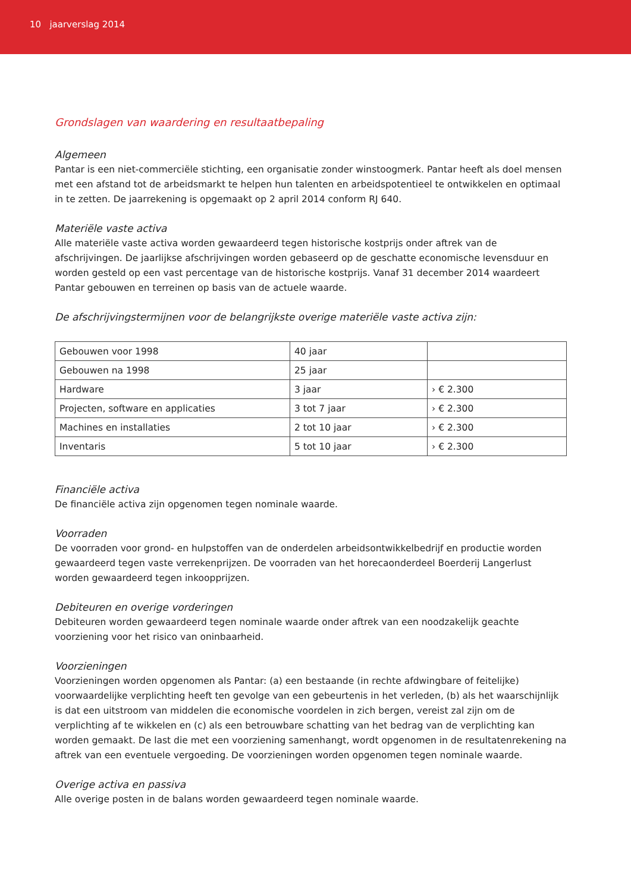10 jaarverslag 2014
Grondslagen van waardering en resultaatbepaling
Algemeen
Pantar is een niet-commerciële stichting, een organisatie zonder winstoogmerk. Pantar heeft als doel mensen met een afstand tot de arbeidsmarkt te helpen hun talenten en arbeidspotentieel te ontwikkelen en optimaal in te zetten. De jaarrekening is opgemaakt op 2 april 2014 conform RJ 640.
Materiële vaste activa
Alle materiële vaste activa worden gewaardeerd tegen historische kostprijs onder aftrek van de afschrijvingen. De jaarlijkse afschrijvingen worden gebaseerd op de geschatte economische levensduur en worden gesteld op een vast percentage van de historische kostprijs. Vanaf 31 december 2014 waardeert Pantar gebouwen en terreinen op basis van de actuele waarde.
De afschrijvingstermijnen voor de belangrijkste overige materiële vaste activa zijn:
| Gebouwen voor 1998 | 40 jaar | |
| Gebouwen na 1998 | 25 jaar | |
| Hardware | 3 jaar | › € 2.300 |
| Projecten, software en applicaties | 3 tot 7 jaar | › € 2.300 |
| Machines en installaties | 2 tot 10 jaar | › € 2.300 |
| Inventaris | 5 tot 10 jaar | › € 2.300 |
Financiële activa
De financiële activa zijn opgenomen tegen nominale waarde.
Voorraden
De voorraden voor grond- en hulpstoffen van de onderdelen arbeidsontwikkelbedrijf en productie worden gewaardeerd tegen vaste verrekenprijzen. De voorraden van het horecaonderdeel Boerderij Langerlust worden gewaardeerd tegen inkoopprijzen.
Debiteuren en overige vorderingen
Debiteuren worden gewaardeerd tegen nominale waarde onder aftrek van een noodzakelijk geachte voorziening voor het risico van oninbaarheid.
Voorzieningen
Voorzieningen worden opgenomen als Pantar: (a) een bestaande (in rechte afdwingbare of feitelijke) voorwaardelijke verplichting heeft ten gevolge van een gebeurtenis in het verleden, (b) als het waarschijnlijk is dat een uitstroom van middelen die economische voordelen in zich bergen, vereist zal zijn om de verplichting af te wikkelen en (c) als een betrouwbare schatting van het bedrag van de verplichting kan worden gemaakt. De last die met een voorziening samenhangt, wordt opgenomen in de resultatenrekening na aftrek van een eventuele vergoeding. De voorzieningen worden opgenomen tegen nominale waarde.
Overige activa en passiva
Alle overige posten in de balans worden gewaardeerd tegen nominale waarde.